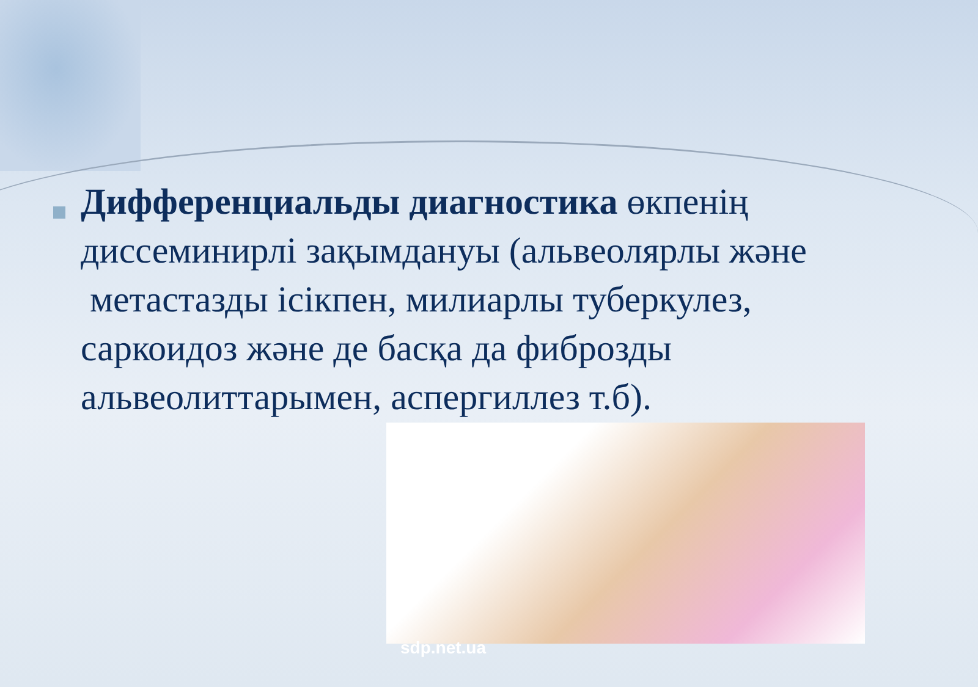Дифференциальды диагностика өкпенің диссеминирлі зақымдануы (альвеолярлы және метастазды ісікпен, милиарлы туберкулез, саркоидоз және де басқа да фиброзды альвеолиттарымен, аспергиллез т.б).
sdp.net.ua